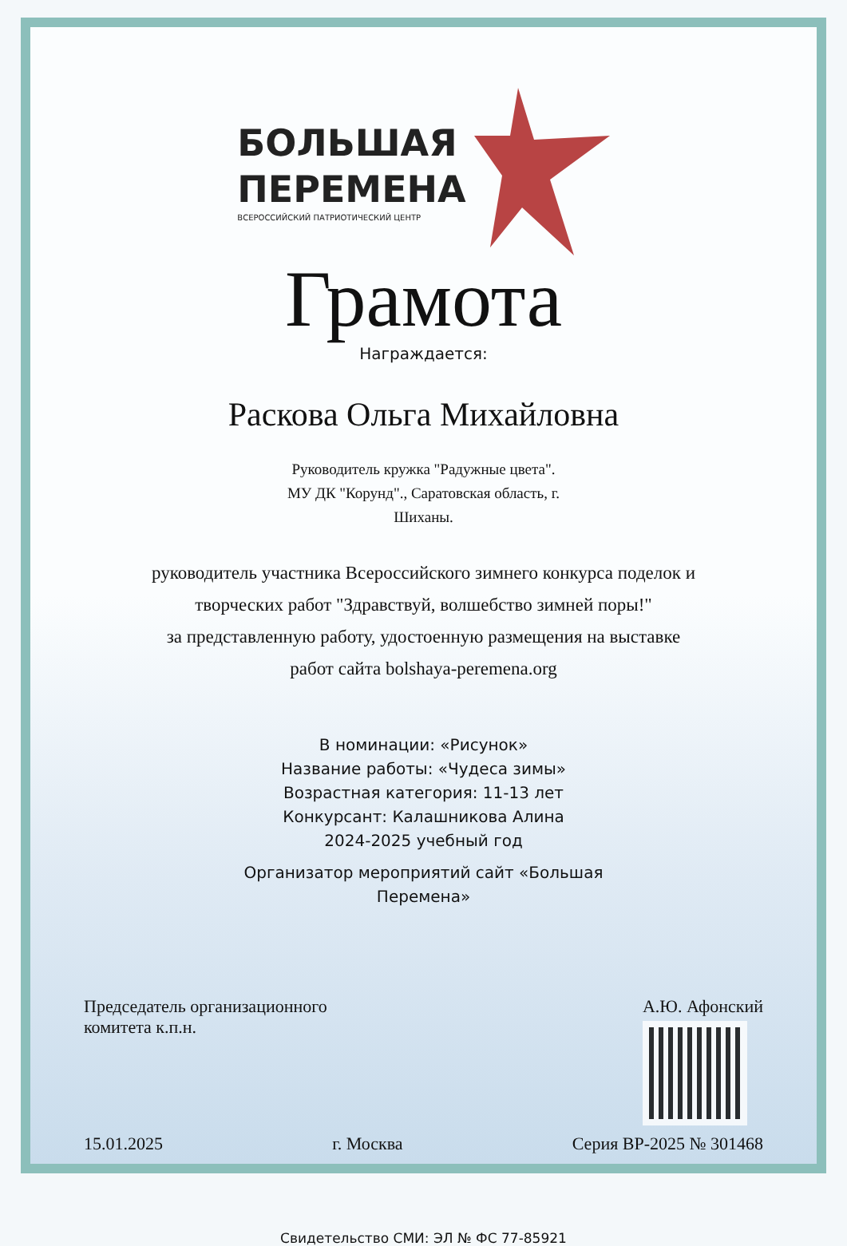БОЛЬШАЯ
ПЕРЕМЕНА
ВСЕРОССИЙСКИЙ ПАТРИОТИЧЕСКИЙ ЦЕНТР
Грамота
Награждается:
Раскова Ольга Михайловна
Руководитель кружка "Радужные цвета".
МУ ДК "Корунд"., Саратовская область, г.
Шиханы.
руководитель участника Всероссийского зимнего конкурса поделок и
творческих работ "Здравствуй, волшебство зимней поры!"
за представленную работу, удостоенную размещения на выставке
работ сайта bolshaya-peremena.org
В номинации: «Рисунок»
Название работы: «Чудеса зимы»
Возрастная категория: 11-13 лет
Конкурсант: Калашникова Алина
2024-2025 учебный год
Организатор мероприятий сайт «Большая
Перемена»
Председатель организационного
комитета к.п.н.
А.Ю. Афонский
15.01.2025 г. Москва Серия ВР-2025 № 301468
Свидетельство СМИ: ЭЛ № ФС 77-85921